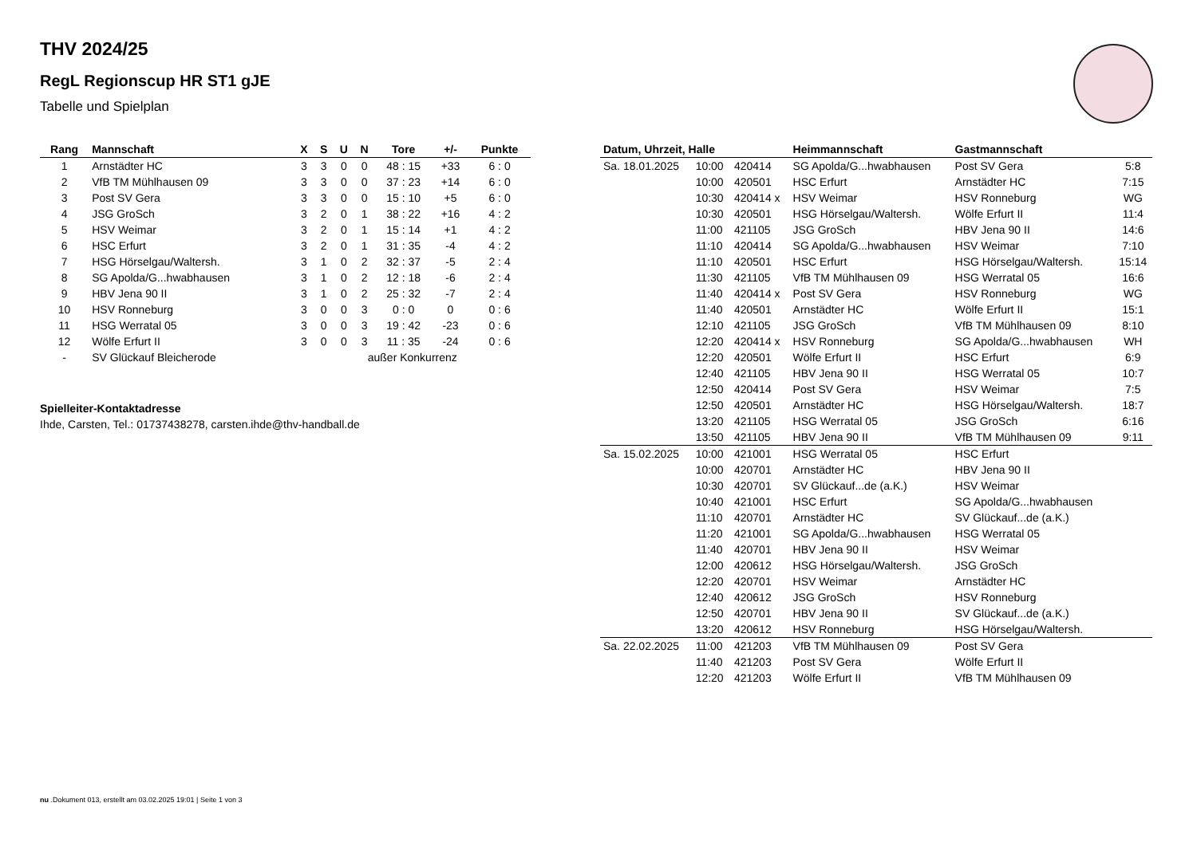THV 2024/25
RegL Regionscup HR ST1 gJE
Tabelle und Spielplan
| Rang | Mannschaft | X | S | U | N | Tore | +/- | Punkte |
| --- | --- | --- | --- | --- | --- | --- | --- | --- |
| 1 | Arnstädter HC | 3 | 3 | 0 | 0 | 48 : 15 | +33 | 6 : 0 |
| 2 | VfB TM Mühlhausen 09 | 3 | 3 | 0 | 0 | 37 : 23 | +14 | 6 : 0 |
| 3 | Post SV Gera | 3 | 3 | 0 | 0 | 15 : 10 | +5 | 6 : 0 |
| 4 | JSG GroSch | 3 | 2 | 0 | 1 | 38 : 22 | +16 | 4 : 2 |
| 5 | HSV Weimar | 3 | 2 | 0 | 1 | 15 : 14 | +1 | 4 : 2 |
| 6 | HSC Erfurt | 3 | 2 | 0 | 1 | 31 : 35 | -4 | 4 : 2 |
| 7 | HSG Hörselgau/Waltersh. | 3 | 1 | 0 | 2 | 32 : 37 | -5 | 2 : 4 |
| 8 | SG Apolda/G...hwabhausen | 3 | 1 | 0 | 2 | 12 : 18 | -6 | 2 : 4 |
| 9 | HBV Jena 90 II | 3 | 1 | 0 | 2 | 25 : 32 | -7 | 2 : 4 |
| 10 | HSV Ronneburg | 3 | 0 | 0 | 3 | 0 : 0 | 0 | 0 : 6 |
| 11 | HSG Werratal 05 | 3 | 0 | 0 | 3 | 19 : 42 | -23 | 0 : 6 |
| 12 | Wölfe Erfurt II | 3 | 0 | 0 | 3 | 11 : 35 | -24 | 0 : 6 |
| - | SV Glückauf Bleicherode | außer Konkurrenz | | | | | | |
Spielleiter-Kontaktadresse
Ihde, Carsten, Tel.: 01737438278, carsten.ihde@thv-handball.de
| Datum, Uhrzeit, Halle | | | Heimmannschaft | Gastmannschaft | |
| --- | --- | --- | --- | --- | --- |
| Sa. 18.01.2025 | 10:00 | 420414 | SG Apolda/G...hwabhausen | Post SV Gera | 5:8 |
| | 10:00 | 420501 | HSC Erfurt | Arnstädter HC | 7:15 |
| | 10:30 | 420414 x | HSV Weimar | HSV Ronneburg | WG |
| | 10:30 | 420501 | HSG Hörselgau/Waltersh. | Wölfe Erfurt II | 11:4 |
| | 11:00 | 421105 | JSG GroSch | HBV Jena 90 II | 14:6 |
| | 11:10 | 420414 | SG Apolda/G...hwabhausen | HSV Weimar | 7:10 |
| | 11:10 | 420501 | HSC Erfurt | HSG Hörselgau/Waltersh. | 15:14 |
| | 11:30 | 421105 | VfB TM Mühlhausen 09 | HSG Werratal 05 | 16:6 |
| | 11:40 | 420414 x | Post SV Gera | HSV Ronneburg | WG |
| | 11:40 | 420501 | Arnstädter HC | Wölfe Erfurt II | 15:1 |
| | 12:10 | 421105 | JSG GroSch | VfB TM Mühlhausen 09 | 8:10 |
| | 12:20 | 420414 x | HSV Ronneburg | SG Apolda/G...hwabhausen | WH |
| | 12:20 | 420501 | Wölfe Erfurt II | HSC Erfurt | 6:9 |
| | 12:40 | 421105 | HBV Jena 90 II | HSG Werratal 05 | 10:7 |
| | 12:50 | 420414 | Post SV Gera | HSV Weimar | 7:5 |
| | 12:50 | 420501 | Arnstädter HC | HSG Hörselgau/Waltersh. | 18:7 |
| | 13:20 | 421105 | HSG Werratal 05 | JSG GroSch | 6:16 |
| | 13:50 | 421105 | HBV Jena 90 II | VfB TM Mühlhausen 09 | 9:11 |
| Sa. 15.02.2025 | 10:00 | 421001 | HSG Werratal 05 | HSC Erfurt | |
| | 10:00 | 420701 | Arnstädter HC | HBV Jena 90 II | |
| | 10:30 | 420701 | SV Glückauf...de (a.K.) | HSV Weimar | |
| | 10:40 | 421001 | HSC Erfurt | SG Apolda/G...hwabhausen | |
| | 11:10 | 420701 | Arnstädter HC | SV Glückauf...de (a.K.) | |
| | 11:20 | 421001 | SG Apolda/G...hwabhausen | HSG Werratal 05 | |
| | 11:40 | 420701 | HBV Jena 90 II | HSV Weimar | |
| | 12:00 | 420612 | HSG Hörselgau/Waltersh. | JSG GroSch | |
| | 12:20 | 420701 | HSV Weimar | Arnstädter HC | |
| | 12:40 | 420612 | JSG GroSch | HSV Ronneburg | |
| | 12:50 | 420701 | HBV Jena 90 II | SV Glückauf...de (a.K.) | |
| | 13:20 | 420612 | HSV Ronneburg | HSG Hörselgau/Waltersh. | |
| Sa. 22.02.2025 | 11:00 | 421203 | VfB TM Mühlhausen 09 | Post SV Gera | |
| | 11:40 | 421203 | Post SV Gera | Wölfe Erfurt II | |
| | 12:20 | 421203 | Wölfe Erfurt II | VfB TM Mühlhausen 09 | |
nu .Dokument 013, erstellt am 03.02.2025 19:01 | Seite 1 von 3